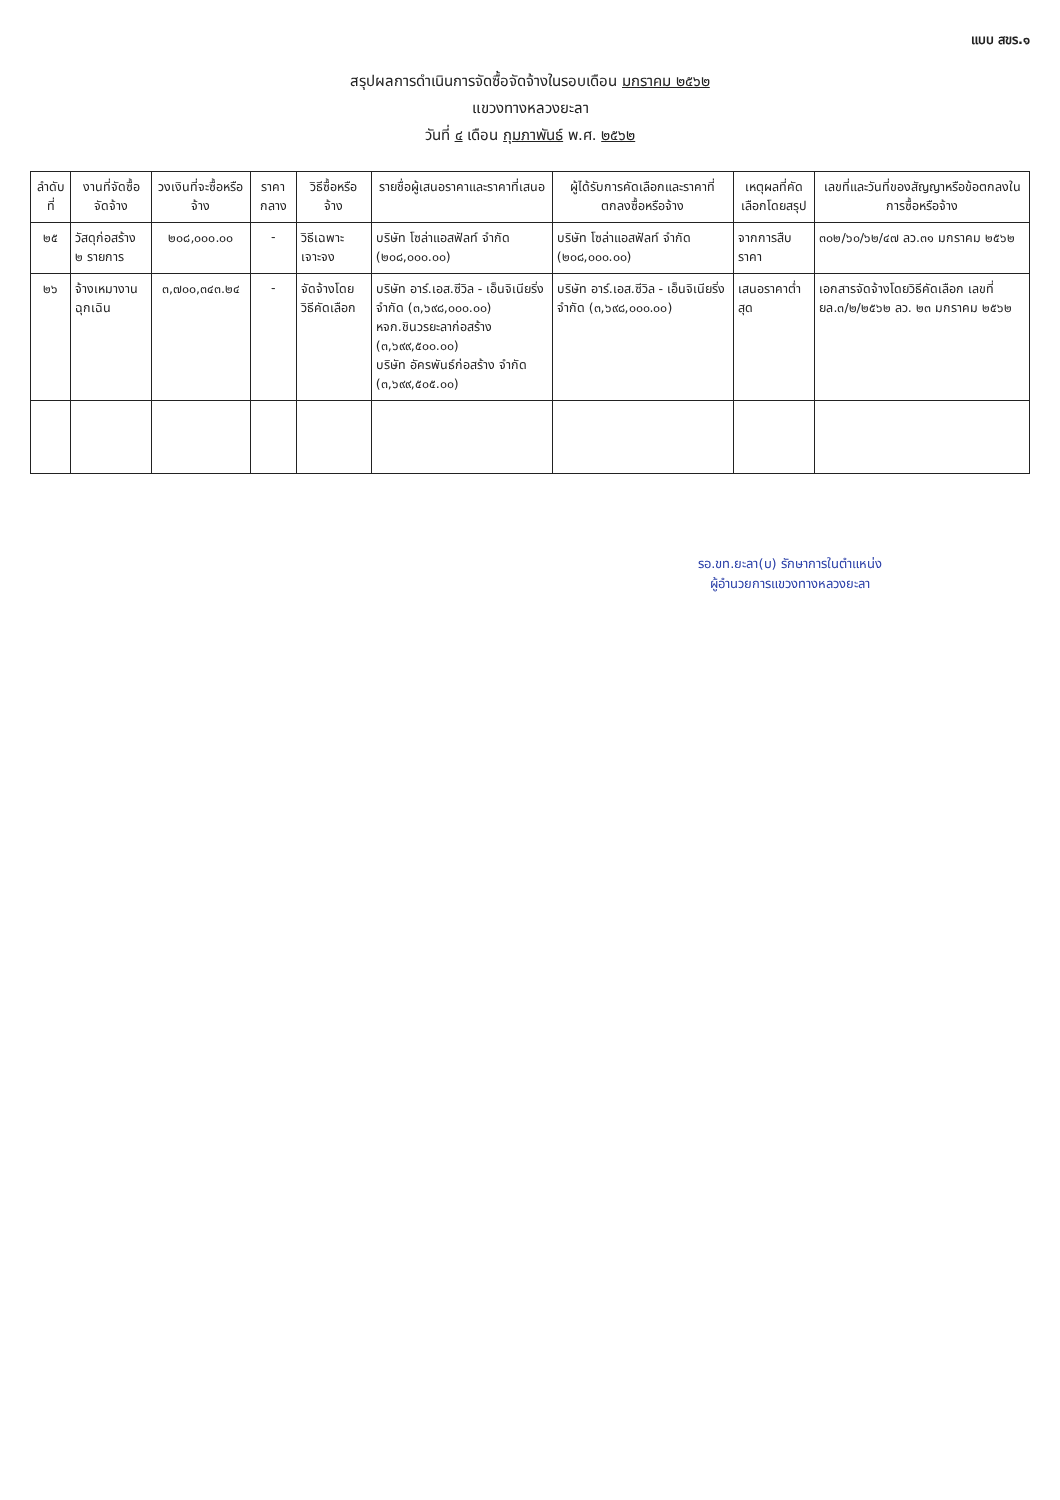แบบ สขร.๑
สรุปผลการดำเนินการจัดซื้อจัดจ้างในรอบเดือน มกราคม ๒๕๖๒
แขวงทางหลวงยะลา
วันที่ ๔ เดือน กุมภาพันธ์ พ.ศ. ๒๕๖๒
| ลำดับที่ | งานที่จัดซื้อจัดจ้าง | วงเงินที่จะซื้อหรือจ้าง | ราคากลาง | วิธีซื้อหรือจ้าง | รายชื่อผู้เสนอราคาและราคาที่เสนอ | ผู้ได้รับการคัดเลือกและราคาที่ตกลงซื้อหรือจ้าง | เหตุผลที่คัดเลือกโดยสรุป | เลขที่และวันที่ของสัญญาหรือข้อตกลงในการซื้อหรือจ้าง |
| --- | --- | --- | --- | --- | --- | --- | --- | --- |
| ๒๕ | วัสดุก่อสร้าง ๒ รายการ | ๒๐๘,๐๐๐.๐๐ | - | วิธีเฉพาะเจาะจง | บริษัท โซล่าแอสฟัลท์ จำกัด (๒๐๘,๐๐๐.๐๐) | บริษัท โซล่าแอสฟัลท์ จำกัด (๒๐๘,๐๐๐.๐๐) | จากการสืบราคา | ๓๐๒/๖๐/๖๒/๔๗ ลว.๓๑ มกราคม ๒๕๖๒ |
| ๒๖ | จ้างเหมางานฉุกเฉิน | ๓,๗๐๐,๓๔๓.๒๔ | - | จัดจ้างโดยวิธีคัดเลือก | บริษัท อาร์.เอส.ซีวิล - เอ็นจิเนียริ่ง จำกัด (๓,๖๙๘,๐๐๐.๐๐) หจก.ชินวรยะลาก่อสร้าง (๓,๖๙๙,๕๐๐.๐๐) บริษัท อัครพันธ์ก่อสร้าง จำกัด (๓,๖๙๙,๕๐๕.๐๐) | บริษัท อาร์.เอส.ซีวิล - เอ็นจิเนียริ่ง จำกัด (๓,๖๙๘,๐๐๐.๐๐) | เสนอราคาต่ำสุด | เอกสารจัดจ้างโดยวิธีคัดเลือก เลขที่ ยล.๓/๒/๒๕๖๒ ลว. ๒๓ มกราคม ๒๕๖๒ |
รอ.ขท.ยะลา(บ) รักษาการในตำแหน่ง
ผู้อำนวยการแขวงทางหลวงยะลา